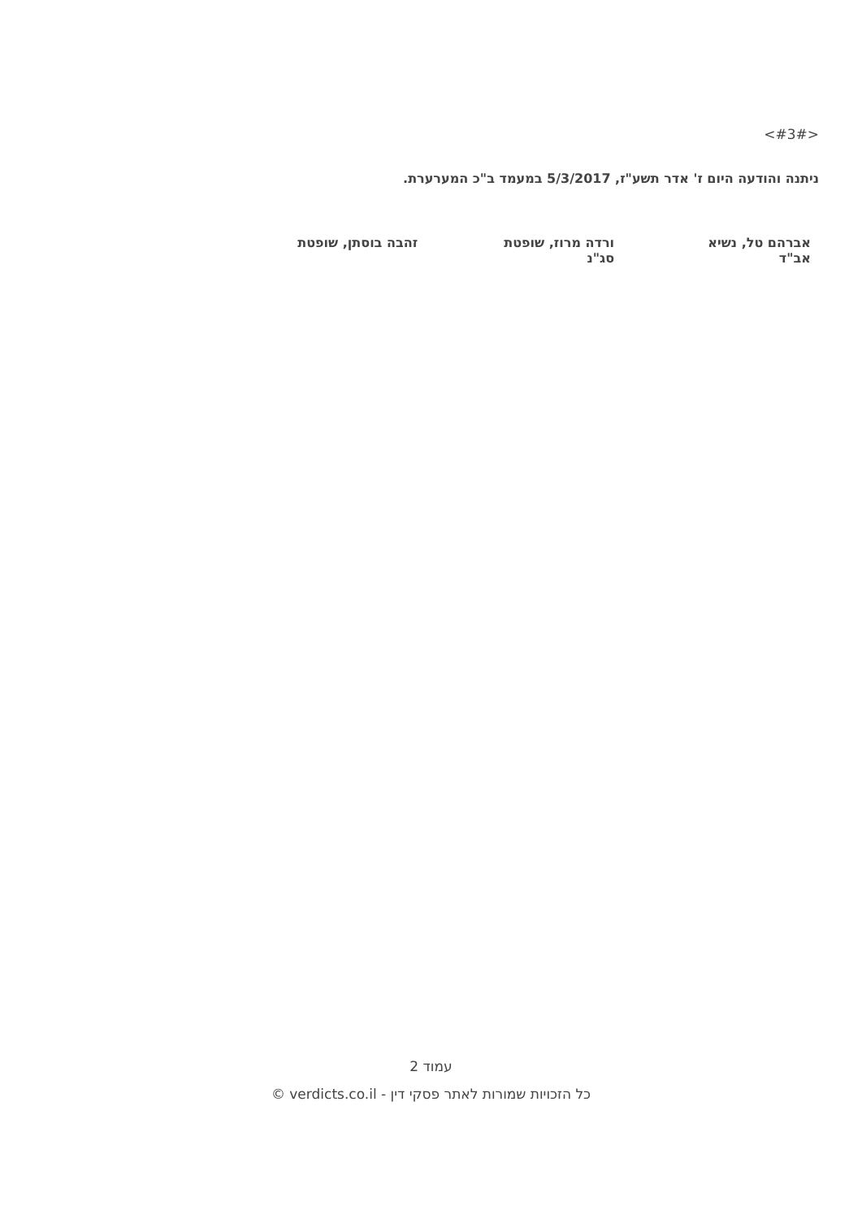<#3#>
ניתנה והודעה היום ז' אדר תשע"ז, 5/3/2017 במעמד ב"כ המערערת.
אברהם טל, נשיא
אב"ד
ורדה מרוז, שופטת
סג"נ
זהבה בוסתן, שופטת
עמוד 2
כל הזכויות שמורות לאתר פסקי דין - verdicts.co.il ©